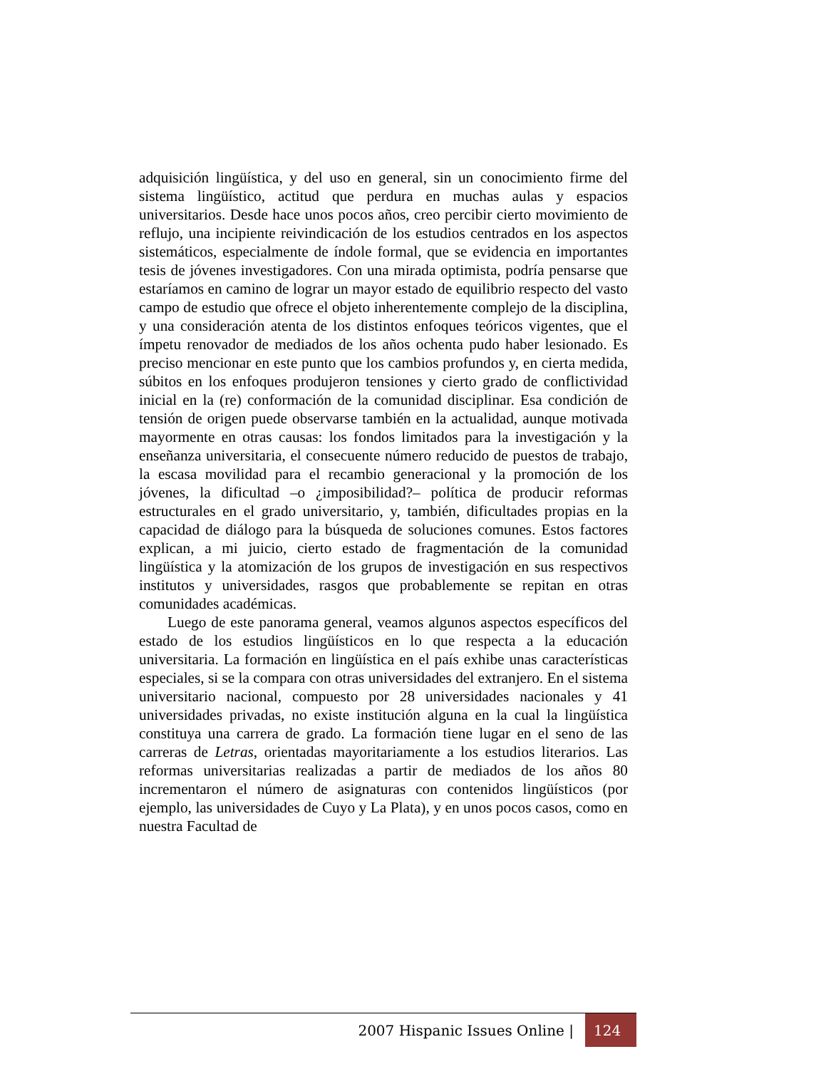adquisición lingüística, y del uso en general, sin un conocimiento firme del sistema lingüístico, actitud que perdura en muchas aulas y espacios universitarios. Desde hace unos pocos años, creo percibir cierto movimiento de reflujo, una incipiente reivindicación de los estudios centrados en los aspectos sistemáticos, especialmente de índole formal, que se evidencia en importantes tesis de jóvenes investigadores. Con una mirada optimista, podría pensarse que estaríamos en camino de lograr un mayor estado de equilibrio respecto del vasto campo de estudio que ofrece el objeto inherentemente complejo de la disciplina, y una consideración atenta de los distintos enfoques teóricos vigentes, que el ímpetu renovador de mediados de los años ochenta pudo haber lesionado. Es preciso mencionar en este punto que los cambios profundos y, en cierta medida, súbitos en los enfoques produjeron tensiones y cierto grado de conflictividad inicial en la (re) conformación de la comunidad disciplinar. Esa condición de tensión de origen puede observarse también en la actualidad, aunque motivada mayormente en otras causas: los fondos limitados para la investigación y la enseñanza universitaria, el consecuente número reducido de puestos de trabajo, la escasa movilidad para el recambio generacional y la promoción de los jóvenes, la dificultad –o ¿imposibilidad?– política de producir reformas estructurales en el grado universitario, y, también, dificultades propias en la capacidad de diálogo para la búsqueda de soluciones comunes. Estos factores explican, a mi juicio, cierto estado de fragmentación de la comunidad lingüística y la atomización de los grupos de investigación en sus respectivos institutos y universidades, rasgos que probablemente se repitan en otras comunidades académicas.
Luego de este panorama general, veamos algunos aspectos específicos del estado de los estudios lingüísticos en lo que respecta a la educación universitaria. La formación en lingüística en el país exhibe unas características especiales, si se la compara con otras universidades del extranjero. En el sistema universitario nacional, compuesto por 28 universidades nacionales y 41 universidades privadas, no existe institución alguna en la cual la lingüística constituya una carrera de grado. La formación tiene lugar en el seno de las carreras de Letras, orientadas mayoritariamente a los estudios literarios. Las reformas universitarias realizadas a partir de mediados de los años 80 incrementaron el número de asignaturas con contenidos lingüísticos (por ejemplo, las universidades de Cuyo y La Plata), y en unos pocos casos, como en nuestra Facultad de
2007 Hispanic Issues Online | 124